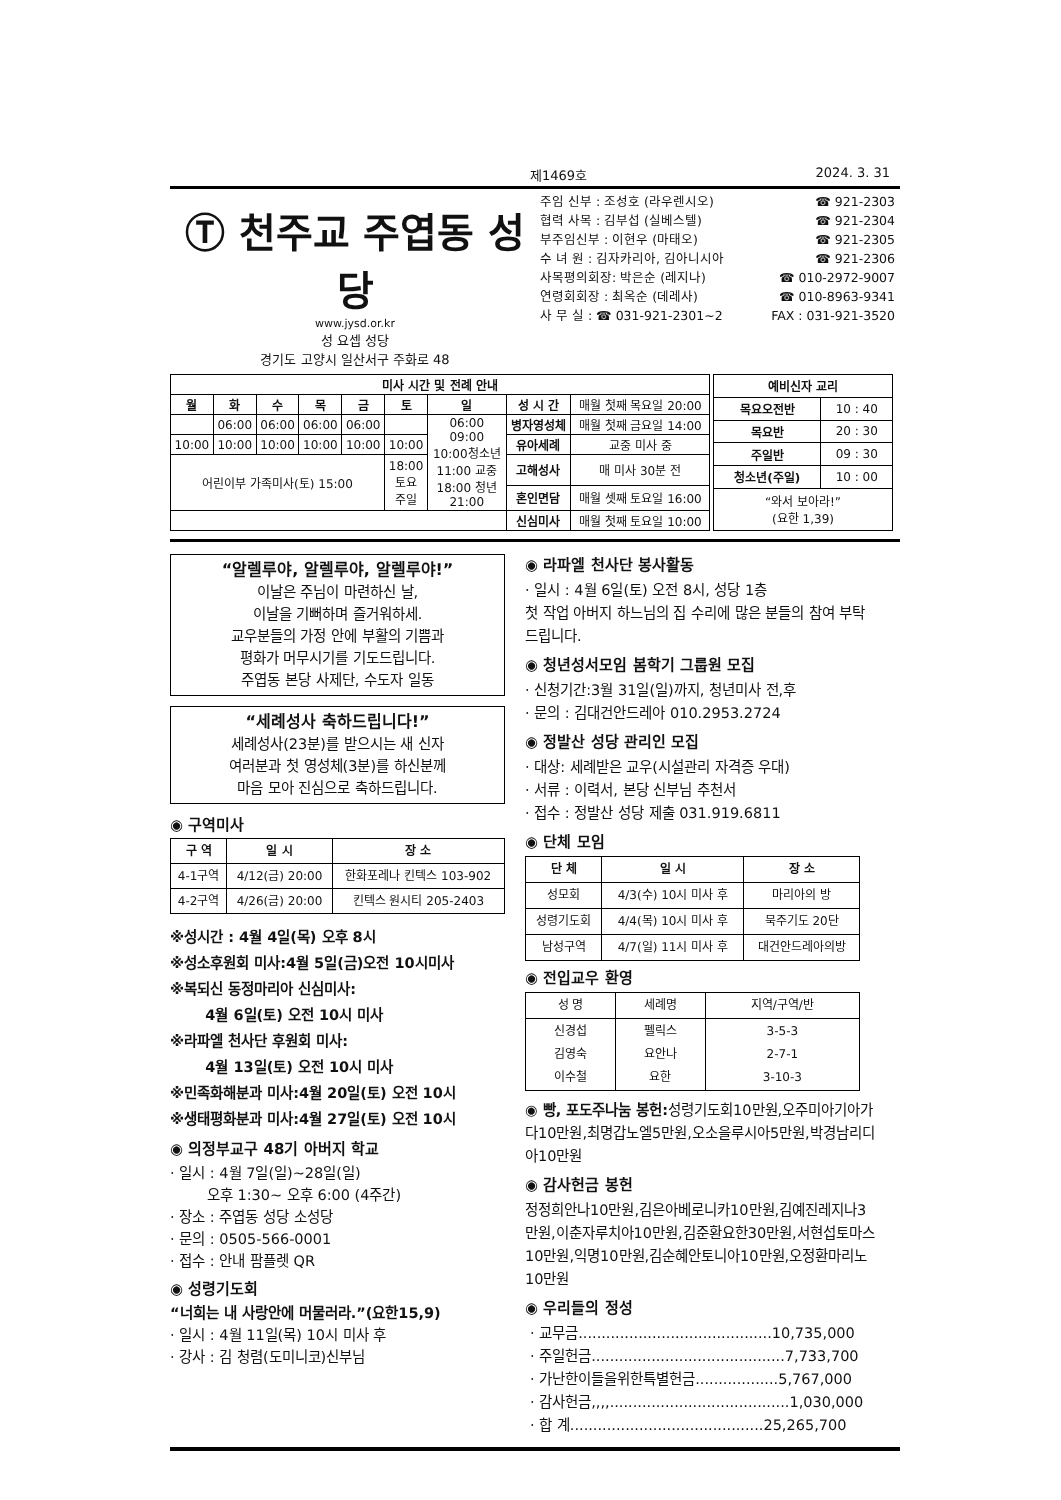제1469호 2024. 3. 31
Ⓣ 천주교 주엽동 성당
www.jysd.or.kr
성 요셉 성당
경기도 고양시 일산서구 주화로 48
주임 신부 : 조성호 (라우렌시오) ☎ 921-2303
협력 사목 : 김부섭 (실베스텔) ☎ 921-2304
부주임신부 : 이현우 (마태오) ☎ 921-2305
수 녀 원 : 김자카리아, 김아니시아 ☎ 921-2306
사목평의회장: 박은순 (레지나) ☎ 010-2972-9007
연령회회장 : 최옥순 (데레사) ☎ 010-8963-9341
사 무 실 : ☎ 031-921-2301~2 FAX : 031-921-3520
| 미사 시간 및 전례 안내 | | | | | | | | |
| --- | --- | --- | --- | --- | --- | --- | --- | --- |
| 월 | 화 | 수 | 목 | 금 | 토 | 일 | 성 시 간 | 매월 첫째 목요일 20:00 |
| | 06:00 | 06:00 | 06:00 | 06:00 | | 06:00 09:00 10:00청소년 11:00 교중 18:00 청년 21:00 | 병자영성체 | 매월 첫째 금요일 14:00 |
| 10:00 | 10:00 | 10:00 | 10:00 | 10:00 | 10:00 | | 유아세례 | 교중 미사 중 |
| 어린이부 가족미사(토) 15:00 | | | | | 18:00 토요 주일 | | 고해성사 | 매 미사 30분 전 |
| | | | | | | | 혼인면담 | 매월 셋째 토요일 16:00 |
| | | | | | | | 신심미사 | 매월 첫째 토요일 10:00 |
| 예비신자 교리 | |
| --- | --- |
| 목요오전반 | 10 : 40 |
| 목요반 | 20 : 30 |
| 주일반 | 09 : 30 |
| 청소년(주일) | 10 : 00 |
| “와서 보아라!” (요한 1,39) | |
“알렐루야, 알렐루야, 알렐루야!”
이날은 주님이 마련하신 날,
이날을 기뻐하며 즐거워하세.
교우분들의 가정 안에 부활의 기쁨과
평화가 머무시기를 기도드립니다.
주엽동 본당 사제단, 수도자 일동
“세례성사 축하드립니다!”
세례성사(23분)를 받으시는 새 신자
여러분과 첫 영성체(3분)를 하신분께
마음 모아 진심으로 축하드립니다.
◉ 구역미사
| 구 역 | 일 시 | 장 소 |
| --- | --- | --- |
| 4-1구역 | 4/12(금) 20:00 | 한화포레나 킨텍스 103-902 |
| 4-2구역 | 4/26(금) 20:00 | 킨텍스 원시티 205-2403 |
※성시간 : 4월 4일(목) 오후 8시
※성소후원회 미사:4월 5일(금)오전 10시미사
※복되신 동정마리아 신심미사:
4월 6일(토) 오전 10시 미사
※라파엘 천사단 후원회 미사:
4월 13일(토) 오전 10시 미사
※민족화해분과 미사:4월 20일(토) 오전 10시
※생태평화분과 미사:4월 27일(토) 오전 10시
◉ 의정부교구 48기 아버지 학교
· 일시 : 4월 7일(일)~28일(일)
오후 1:30~ 오후 6:00 (4주간)
· 장소 : 주엽동 성당 소성당
· 문의 : 0505-566-0001
· 접수 : 안내 팜플렛 QR
◉ 성령기도회
“너희는 내 사랑안에 머물러라.”(요한15,9)
· 일시 : 4월 11일(목) 10시 미사 후
· 강사 : 김 청렴(도미니코)신부님
◉ 라파엘 천사단 봉사활동
· 일시 : 4월 6일(토) 오전 8시, 성당 1층
첫 작업 아버지 하느님의 집 수리에 많은 분들의 참여 부탁드립니다.
◉ 청년성서모임 봄학기 그룹원 모집
· 신청기간:3월 31일(일)까지, 청년미사 전,후
· 문의 : 김대건안드레아 010.2953.2724
◉ 정발산 성당 관리인 모집
· 대상: 세례받은 교우(시설관리 자격증 우대)
· 서류 : 이력서, 본당 신부님 추천서
· 접수 : 정발산 성당 제출 031.919.6811
◉ 단체 모임
| 단 체 | 일 시 | 장 소 |
| --- | --- | --- |
| 성모회 | 4/3(수) 10시 미사 후 | 마리아의 방 |
| 성령기도회 | 4/4(목) 10시 미사 후 | 묵주기도 20단 |
| 남성구역 | 4/7(일) 11시 미사 후 | 대건안드레아의방 |
◉ 전입교우 환영
| 성 명 | 세례명 | 지역/구역/반 |
| 신경섭 김영숙 이수철 | 펠릭스 요안나 요한 | 3-5-3 2-7-1 3-10-3 |
◉ 빵, 포도주나눔 봉헌: 성령기도회10만원,오주미아기아가다10만원,최명갑노엘5만원,오소을루시아5만원,박경남리디아10만원
◉ 감사헌금 봉헌
정정희안나10만원,김은아베로니카10만원,김예진레지나3만원,이춘자루치아10만원,김준환요한30만원,서현섭토마스10만원,익명10만원,김순혜안토니아10만원,오정환마리노10만원
◉ 우리들의 정성
· 교무금..........................................10,735,000
· 주일헌금..........................................7,733,700
· 가난한이들을위한특별헌금..................5,767,000
· 감사헌금,,,,.......................................1,030,000
· 합 계..........................................25,265,700